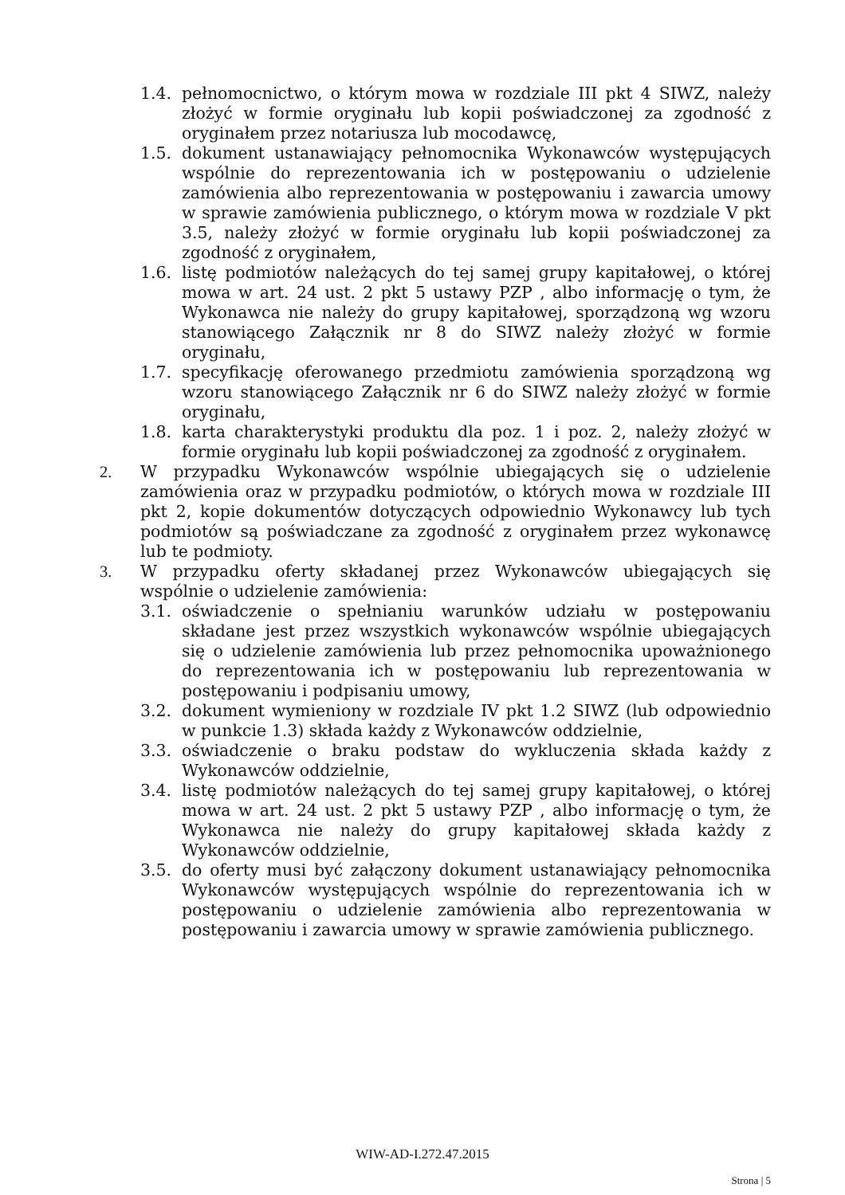1.4. pełnomocnictwo, o którym mowa w rozdziale III pkt 4 SIWZ, należy złożyć w formie oryginału lub kopii poświadczonej za zgodność z oryginałem przez notariusza lub mocodawcę,
1.5. dokument ustanawiający pełnomocnika Wykonawców występujących wspólnie do reprezentowania ich w postępowaniu o udzielenie zamówienia albo reprezentowania w postępowaniu i zawarcia umowy w sprawie zamówienia publicznego, o którym mowa w rozdziale V pkt 3.5, należy złożyć w formie oryginału lub kopii poświadczonej za zgodność z oryginałem,
1.6. listę podmiotów należących do tej samej grupy kapitałowej, o której mowa w art. 24 ust. 2 pkt 5 ustawy PZP , albo informację o tym, że Wykonawca nie należy do grupy kapitałowej, sporządzoną wg wzoru stanowiącego Załącznik nr 8 do SIWZ należy złożyć w formie oryginału,
1.7. specyfikację oferowanego przedmiotu zamówienia sporządzoną wg wzoru stanowiącego Załącznik nr 6 do SIWZ należy złożyć w formie oryginału,
1.8. karta charakterystyki produktu dla poz. 1 i poz. 2, należy złożyć w formie oryginału lub kopii poświadczonej za zgodność z oryginałem.
2. W przypadku Wykonawców wspólnie ubiegających się o udzielenie zamówienia oraz w przypadku podmiotów, o których mowa w rozdziale III pkt 2, kopie dokumentów dotyczących odpowiednio Wykonawcy lub tych podmiotów są poświadczane za zgodność z oryginałem przez wykonawcę lub te podmioty.
3. W przypadku oferty składanej przez Wykonawców ubiegających się wspólnie o udzielenie zamówienia:
3.1. oświadczenie o spełnianiu warunków udziału w postępowaniu składane jest przez wszystkich wykonawców wspólnie ubiegających się o udzielenie zamówienia lub przez pełnomocnika upoważnionego do reprezentowania ich w postępowaniu lub reprezentowania w postępowaniu i podpisaniu umowy,
3.2. dokument wymieniony w rozdziale IV pkt 1.2 SIWZ (lub odpowiednio w punkcie 1.3) składa każdy z Wykonawców oddzielnie,
3.3. oświadczenie o braku podstaw do wykluczenia składa każdy z Wykonawców oddzielnie,
3.4. listę podmiotów należących do tej samej grupy kapitałowej, o której mowa w art. 24 ust. 2 pkt 5 ustawy PZP , albo informację o tym, że Wykonawca nie należy do grupy kapitałowej składa każdy z Wykonawców oddzielnie,
3.5. do oferty musi być załączony dokument ustanawiający pełnomocnika Wykonawców występujących wspólnie do reprezentowania ich w postępowaniu o udzielenie zamówienia albo reprezentowania w postępowaniu i zawarcia umowy w sprawie zamówienia publicznego.
WIW-AD-I.272.47.2015
Strona | 5